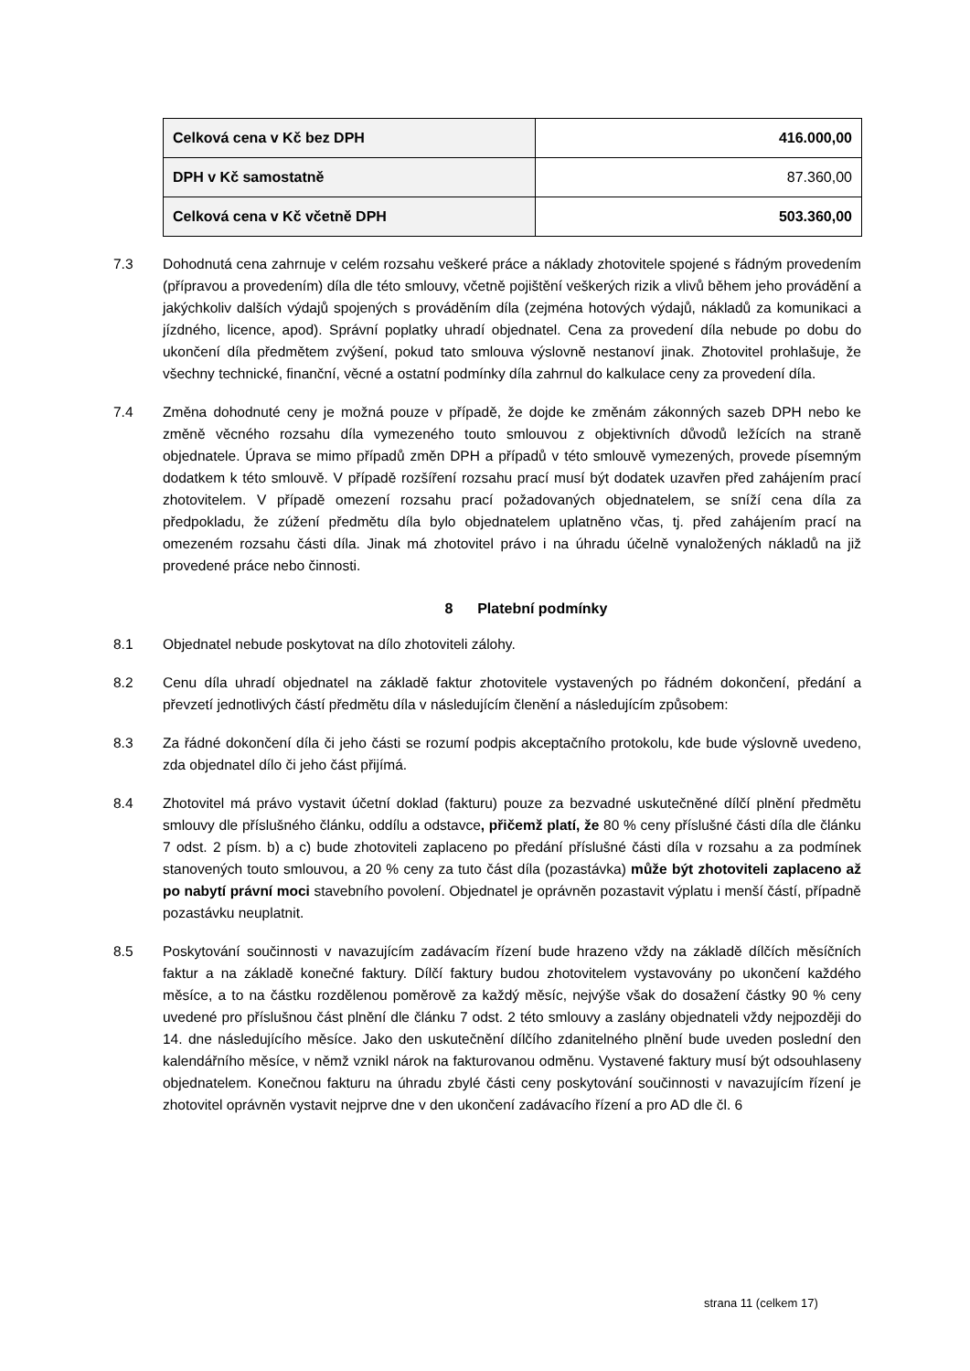| Celková cena v Kč bez DPH | 416.000,00 |
| DPH v Kč samostatně | 87.360,00 |
| Celková cena v Kč včetně DPH | 503.360,00 |
7.3 Dohodnutá cena zahrnuje v celém rozsahu veškeré práce a náklady zhotovitele spojené s řádným provedením (přípravou a provedením) díla dle této smlouvy, včetně pojištění veškerých rizik a vlivů během jeho provádění a jakýchkoliv dalších výdajů spojených s prováděním díla (zejména hotových výdajů, nákladů za komunikaci a jízdného, licence, apod). Správní poplatky uhradí objednatel. Cena za provedení díla nebude po dobu do ukončení díla předmětem zvýšení, pokud tato smlouva výslovně nestanoví jinak. Zhotovitel prohlašuje, že všechny technické, finanční, věcné a ostatní podmínky díla zahrnul do kalkulace ceny za provedení díla.
7.4 Změna dohodnuté ceny je možná pouze v případě, že dojde ke změnám zákonných sazeb DPH nebo ke změně věcného rozsahu díla vymezeného touto smlouvou z objektivních důvodů ležících na straně objednatele. Úprava se mimo případů změn DPH a případů v této smlouvě vymezených, provede písemným dodatkem k této smlouvě. V případě rozšíření rozsahu prací musí být dodatek uzavřen před zahájením prací zhotovitelem. V případě omezení rozsahu prací požadovaných objednatelem, se sníží cena díla za předpokladu, že zúžení předmětu díla bylo objednatelem uplatněno včas, tj. před zahájením prací na omezeném rozsahu části díla. Jinak má zhotovitel právo i na úhradu účelně vynaložených nákladů na již provedené práce nebo činnosti.
8 Platební podmínky
8.1 Objednatel nebude poskytovat na dílo zhotoviteli zálohy.
8.2 Cenu díla uhradí objednatel na základě faktur zhotovitele vystavených po řádném dokončení, předání a převzetí jednotlivých částí předmětu díla v následujícím členění a následujícím způsobem:
8.3 Za řádné dokončení díla či jeho části se rozumí podpis akceptačního protokolu, kde bude výslovně uvedeno, zda objednatel dílo či jeho část přijímá.
8.4 Zhotovitel má právo vystavit účetní doklad (fakturu) pouze za bezvadné uskutečněné dílčí plnění předmětu smlouvy dle příslušného článku, oddílu a odstavce, přičemž platí, že 80 % ceny příslušné části díla dle článku 7 odst. 2 písm. b) a c) bude zhotoviteli zaplaceno po předání příslušné části díla v rozsahu a za podmínek stanovených touto smlouvou, a 20 % ceny za tuto část díla (pozastávka) může být zhotoviteli zaplaceno až po nabytí právní moci stavebního povolení. Objednatel je oprávněn pozastavit výplatu i menší částí, případně pozastávku neuplatnit.
8.5 Poskytování součinnosti v navazujícím zadávacím řízení bude hrazeno vždy na základě dílčích měsíčních faktur a na základě konečné faktury. Dílčí faktury budou zhotovitelem vystavovány po ukončení každého měsíce, a to na částku rozdělenou poměrově za každý měsíc, nejvýše však do dosažení částky 90 % ceny uvedené pro příslušnou část plnění dle článku 7 odst. 2 této smlouvy a zaslány objednateli vždy nejpozději do 14. dne následujícího měsíce. Jako den uskutečnění dílčího zdanitelného plnění bude uveden poslední den kalendářního měsíce, v němž vznikl nárok na fakturovanou odměnu. Vystavené faktury musí být odsouhlaseny objednatelem. Konečnou fakturu na úhradu zbylé části ceny poskytování součinnosti v navazujícím řízení je zhotovitel oprávněn vystavit nejprve dne v den ukončení zadávacího řízení a pro AD dle čl. 6
strana 11 (celkem 17)